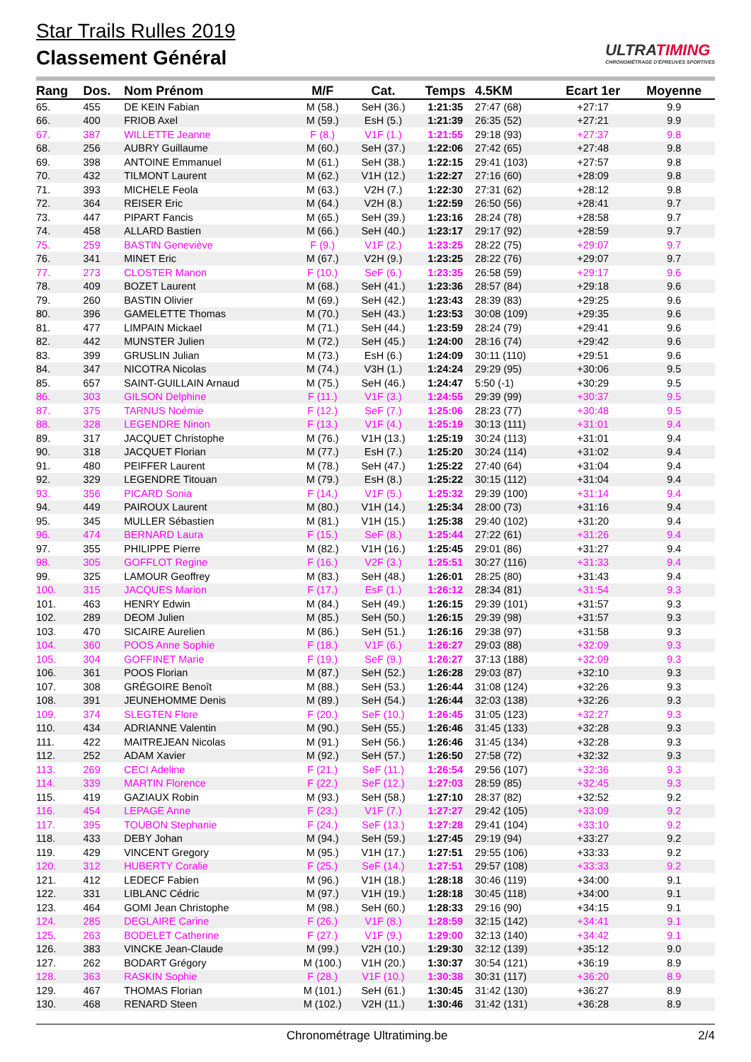Star Trails Rulles 2019
Classement Général
ULTRATIMING
CHRONOMÉTRAGE D'ÉPREUVES SPORTIVES
| Rang | Dos. | Nom Prénom | M/F | Cat. | Temps | 4.5KM | Ecart 1er | Moyenne |
| --- | --- | --- | --- | --- | --- | --- | --- | --- |
| 65. | 455 | DE KEIN Fabian | M (58.) | SeH (36.) | 1:21:35 | 27:47 (68) | +27:17 | 9.9 |
| 66. | 400 | FRIOB Axel | M (59.) | EsH (5.) | 1:21:39 | 26:35 (52) | +27:21 | 9.9 |
| 67. | 387 | WILLETTE Jeanne | F (8.) | V1F (1.) | 1:21:55 | 29:18 (93) | +27:37 | 9.8 |
| 68. | 256 | AUBRY Guillaume | M (60.) | SeH (37.) | 1:22:06 | 27:42 (65) | +27:48 | 9.8 |
| 69. | 398 | ANTOINE Emmanuel | M (61.) | SeH (38.) | 1:22:15 | 29:41 (103) | +27:57 | 9.8 |
| 70. | 432 | TILMONT Laurent | M (62.) | V1H (12.) | 1:22:27 | 27:16 (60) | +28:09 | 9.8 |
| 71. | 393 | MICHELE Feola | M (63.) | V2H (7.) | 1:22:30 | 27:31 (62) | +28:12 | 9.8 |
| 72. | 364 | REISER Eric | M (64.) | V2H (8.) | 1:22:59 | 26:50 (56) | +28:41 | 9.7 |
| 73. | 447 | PIPART Fancis | M (65.) | SeH (39.) | 1:23:16 | 28:24 (78) | +28:58 | 9.7 |
| 74. | 458 | ALLARD Bastien | M (66.) | SeH (40.) | 1:23:17 | 29:17 (92) | +28:59 | 9.7 |
| 75. | 259 | BASTIN Geneviève | F (9.) | V1F (2.) | 1:23:25 | 28:22 (75) | +29:07 | 9.7 |
| 76. | 341 | MINET Eric | M (67.) | V2H (9.) | 1:23:25 | 28:22 (76) | +29:07 | 9.7 |
| 77. | 273 | CLOSTER Manon | F (10.) | SeF (6.) | 1:23:35 | 26:58 (59) | +29:17 | 9.6 |
| 78. | 409 | BOZET Laurent | M (68.) | SeH (41.) | 1:23:36 | 28:57 (84) | +29:18 | 9.6 |
| 79. | 260 | BASTIN Olivier | M (69.) | SeH (42.) | 1:23:43 | 28:39 (83) | +29:25 | 9.6 |
| 80. | 396 | GAMELETTE Thomas | M (70.) | SeH (43.) | 1:23:53 | 30:08 (109) | +29:35 | 9.6 |
| 81. | 477 | LIMPAIN Mickael | M (71.) | SeH (44.) | 1:23:59 | 28:24 (79) | +29:41 | 9.6 |
| 82. | 442 | MUNSTER Julien | M (72.) | SeH (45.) | 1:24:00 | 28:16 (74) | +29:42 | 9.6 |
| 83. | 399 | GRUSLIN Julian | M (73.) | EsH (6.) | 1:24:09 | 30:11 (110) | +29:51 | 9.6 |
| 84. | 347 | NICOTRA Nicolas | M (74.) | V3H (1.) | 1:24:24 | 29:29 (95) | +30:06 | 9.5 |
| 85. | 657 | SAINT-GUILLAIN Arnaud | M (75.) | SeH (46.) | 1:24:47 | 5:50 (-1) | +30:29 | 9.5 |
| 86. | 303 | GILSON Delphine | F (11.) | V1F (3.) | 1:24:55 | 29:39 (99) | +30:37 | 9.5 |
| 87. | 375 | TARNUS Noémie | F (12.) | SeF (7.) | 1:25:06 | 28:23 (77) | +30:48 | 9.5 |
| 88. | 328 | LEGENDRE Ninon | F (13.) | V1F (4.) | 1:25:19 | 30:13 (111) | +31:01 | 9.4 |
| 89. | 317 | JACQUET Christophe | M (76.) | V1H (13.) | 1:25:19 | 30:24 (113) | +31:01 | 9.4 |
| 90. | 318 | JACQUET Florian | M (77.) | EsH (7.) | 1:25:20 | 30:24 (114) | +31:02 | 9.4 |
| 91. | 480 | PEIFFER Laurent | M (78.) | SeH (47.) | 1:25:22 | 27:40 (64) | +31:04 | 9.4 |
| 92. | 329 | LEGENDRE Titouan | M (79.) | EsH (8.) | 1:25:22 | 30:15 (112) | +31:04 | 9.4 |
| 93. | 356 | PICARD Sonia | F (14.) | V1F (5.) | 1:25:32 | 29:39 (100) | +31:14 | 9.4 |
| 94. | 449 | PAIROUX Laurent | M (80.) | V1H (14.) | 1:25:34 | 28:00 (73) | +31:16 | 9.4 |
| 95. | 345 | MULLER Sébastien | M (81.) | V1H (15.) | 1:25:38 | 29:40 (102) | +31:20 | 9.4 |
| 96. | 474 | BERNARD Laura | F (15.) | SeF (8.) | 1:25:44 | 27:22 (61) | +31:26 | 9.4 |
| 97. | 355 | PHILIPPE Pierre | M (82.) | V1H (16.) | 1:25:45 | 29:01 (86) | +31:27 | 9.4 |
| 98. | 305 | GOFFLOT Regine | F (16.) | V2F (3.) | 1:25:51 | 30:27 (116) | +31:33 | 9.4 |
| 99. | 325 | LAMOUR Geoffrey | M (83.) | SeH (48.) | 1:26:01 | 28:25 (80) | +31:43 | 9.4 |
| 100. | 315 | JACQUES Marion | F (17.) | EsF (1.) | 1:26:12 | 28:34 (81) | +31:54 | 9.3 |
| 101. | 463 | HENRY Edwin | M (84.) | SeH (49.) | 1:26:15 | 29:39 (101) | +31:57 | 9.3 |
| 102. | 289 | DEOM Julien | M (85.) | SeH (50.) | 1:26:15 | 29:39 (98) | +31:57 | 9.3 |
| 103. | 470 | SICAIRE Aurelien | M (86.) | SeH (51.) | 1:26:16 | 29:38 (97) | +31:58 | 9.3 |
| 104. | 360 | POOS Anne Sophie | F (18.) | V1F (6.) | 1:26:27 | 29:03 (88) | +32:09 | 9.3 |
| 105. | 304 | GOFFINET Marie | F (19.) | SeF (9.) | 1:26:27 | 37:13 (188) | +32:09 | 9.3 |
| 106. | 361 | POOS Florian | M (87.) | SeH (52.) | 1:26:28 | 29:03 (87) | +32:10 | 9.3 |
| 107. | 308 | GRÉGOIRE Benoît | M (88.) | SeH (53.) | 1:26:44 | 31:08 (124) | +32:26 | 9.3 |
| 108. | 391 | JEUNEHOMME Denis | M (89.) | SeH (54.) | 1:26:44 | 32:03 (138) | +32:26 | 9.3 |
| 109. | 374 | SLEGTEN Flore | F (20.) | SeF (10.) | 1:26:45 | 31:05 (123) | +32:27 | 9.3 |
| 110. | 434 | ADRIANNE Valentin | M (90.) | SeH (55.) | 1:26:46 | 31:45 (133) | +32:28 | 9.3 |
| 111. | 422 | MAITREJEAN Nicolas | M (91.) | SeH (56.) | 1:26:46 | 31:45 (134) | +32:28 | 9.3 |
| 112. | 252 | ADAM Xavier | M (92.) | SeH (57.) | 1:26:50 | 27:58 (72) | +32:32 | 9.3 |
| 113. | 269 | CECI Adeline | F (21.) | SeF (11.) | 1:26:54 | 29:56 (107) | +32:36 | 9.3 |
| 114. | 339 | MARTIN Florence | F (22.) | SeF (12.) | 1:27:03 | 28:59 (85) | +32:45 | 9.3 |
| 115. | 419 | GAZIAUX Robin | M (93.) | SeH (58.) | 1:27:10 | 28:37 (82) | +32:52 | 9.2 |
| 116. | 454 | LEPAGE Anne | F (23.) | V1F (7.) | 1:27:27 | 29:42 (105) | +33:09 | 9.2 |
| 117. | 395 | TOUBON Stephanie | F (24.) | SeF (13.) | 1:27:28 | 29:41 (104) | +33:10 | 9.2 |
| 118. | 433 | DEBY Johan | M (94.) | SeH (59.) | 1:27:45 | 29:19 (94) | +33:27 | 9.2 |
| 119. | 429 | VINCENT Gregory | M (95.) | V1H (17.) | 1:27:51 | 29:55 (106) | +33:33 | 9.2 |
| 120. | 312 | HUBERTY Coralie | F (25.) | SeF (14.) | 1:27:51 | 29:57 (108) | +33:33 | 9.2 |
| 121. | 412 | LEDECF Fabien | M (96.) | V1H (18.) | 1:28:18 | 30:46 (119) | +34:00 | 9.1 |
| 122. | 331 | LIBLANC Cédric | M (97.) | V1H (19.) | 1:28:18 | 30:45 (118) | +34:00 | 9.1 |
| 123. | 464 | GOMI Jean Christophe | M (98.) | SeH (60.) | 1:28:33 | 29:16 (90) | +34:15 | 9.1 |
| 124. | 285 | DEGLAIRE Carine | F (26.) | V1F (8.) | 1:28:59 | 32:15 (142) | +34:41 | 9.1 |
| 125. | 263 | BODELET Catherine | F (27.) | V1F (9.) | 1:29:00 | 32:13 (140) | +34:42 | 9.1 |
| 126. | 383 | VINCKE Jean-Claude | M (99.) | V2H (10.) | 1:29:30 | 32:12 (139) | +35:12 | 9.0 |
| 127. | 262 | BODART Grégory | M (100.) | V1H (20.) | 1:30:37 | 30:54 (121) | +36:19 | 8.9 |
| 128. | 363 | RASKIN Sophie | F (28.) | V1F (10.) | 1:30:38 | 30:31 (117) | +36:20 | 8.9 |
| 129. | 467 | THOMAS Florian | M (101.) | SeH (61.) | 1:30:45 | 31:42 (130) | +36:27 | 8.9 |
| 130. | 468 | RENARD Steen | M (102.) | V2H (11.) | 1:30:46 | 31:42 (131) | +36:28 | 8.9 |
Chronométrage Ultratiming.be 2/4